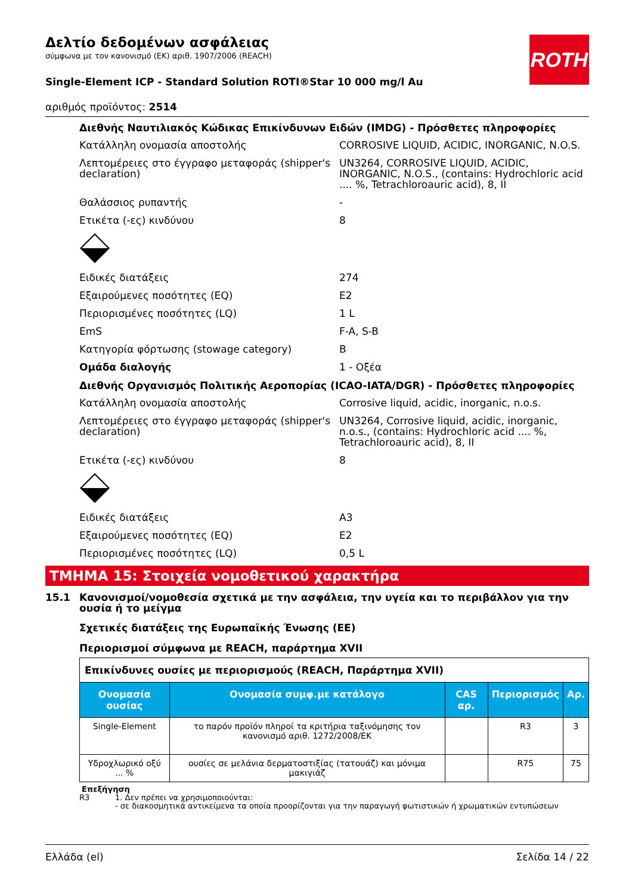ROTH
Δελτίο δεδομένων ασφάλειας
σύμφωνα με τον κανονισμό (ΕΚ) αριθ. 1907/2006 (REACH)
Single-Element ICP - Standard Solution ROTI®Star 10 000 mg/l Au
αριθμός προϊόντος: 2514
Διεθνής Ναυτιλιακός Κώδικας Επικίνδυνων Ειδών (IMDG) - Πρόσθετες πληροφορίες
Κατάλληλη ονομασία αποστολής CORROSIVE LIQUID, ACIDIC, INORGANIC, N.O.S.
Λεπτομέρειες στο έγγραφο μεταφοράς (shipper's declaration)
UN3264, CORROSIVE LIQUID, ACIDIC, INORGANIC, N.O.S., (contains: Hydrochloric acid .... %, Tetrachloroauric acid), 8, II
Θαλάσσιος ρυπαντής -
Ετικέτα (-ες) κινδύνου 8
Ειδικές διατάξεις 274
Εξαιρούμενες ποσότητες (EQ) E2
Περιορισμένες ποσότητες (LQ) 1 L
EmS F-A, S-B
Κατηγορία φόρτωσης (stowage category) B
Ομάδα διαλογής 1 - Οξέα
Διεθνής Οργανισμός Πολιτικής Αεροπορίας (ICAO-IATA/DGR) - Πρόσθετες πληροφορίες
Κατάλληλη ονομασία αποστολής Corrosive liquid, acidic, inorganic, n.o.s.
Λεπτομέρειες στο έγγραφο μεταφοράς (shipper's declaration)
UN3264, Corrosive liquid, acidic, inorganic, n.o.s., (contains: Hydrochloric acid .... %, Tetrachloroauric acid), 8, II
Ετικέτα (-ες) κινδύνου 8
Ειδικές διατάξεις A3
Εξαιρούμενες ποσότητες (EQ) E2
Περιορισμένες ποσότητες (LQ) 0,5 L
ΤΜΗΜΑ 15: Στοιχεία νομοθετικού χαρακτήρα
15.1 Κανονισμοί/νομοθεσία σχετικά με την ασφάλεια, την υγεία και το περιβάλλον για την ουσία ή το μείγμα
Σχετικές διατάξεις της Ευρωπαϊκής Ένωσης (ΕΕ)
Περιορισμοί σύμφωνα με REACH, παράρτημα XVII
| Επικίνδυνες ουσίες με περιορισμούς (REACH, Παράρτημα XVII) | | | | |
| Ονομασία ουσίας | Ονομασία συμφ.με κατάλογο | CAS αρ. | Περιορισμός | Αρ. |
| Single-Element | το παρόν προϊόν πληροί τα κριτήρια ταξινόμησης τον κανονισμό αριθ. 1272/2008/ΕΚ | | R3 | 3 |
| Υδροχλωρικό οξύ ... % | ουσίες σε μελάνια δερματοστιξίας (τατουάζ) και μόνιμα μακιγιάζ | | R75 | 75 |
Επεξήγηση
R3 1. Δεν πρέπει να χρησιμοποιούνται:
- σε διακοσμητικά αντικείμενα τα οποία προορίζονται για την παραγωγή φωτιστικών ή χρωματικών εντυπώσεων
Ελλάδα (el) Σελίδα 14 / 22